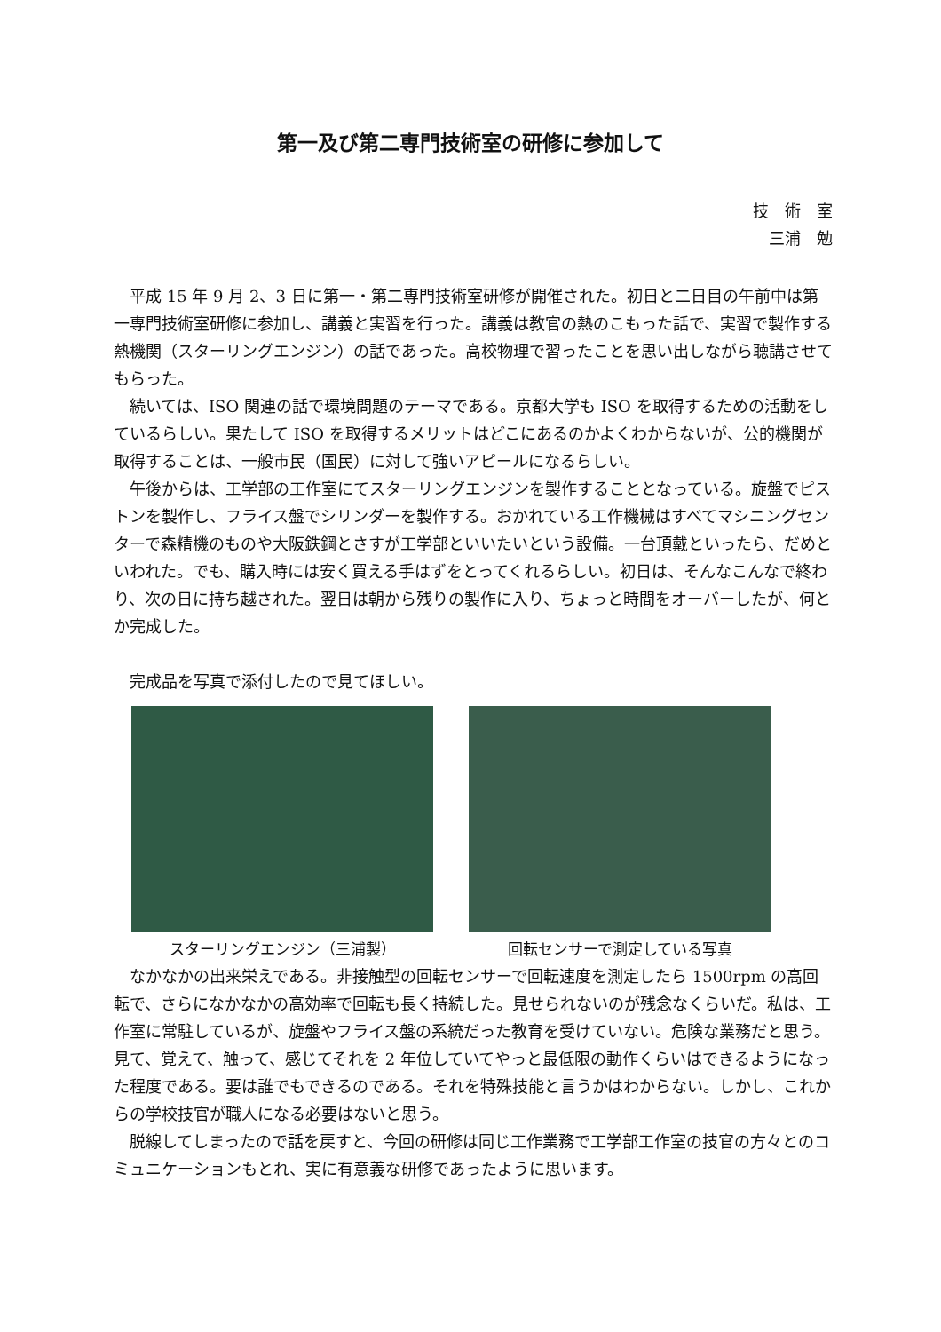第一及び第二専門技術室の研修に参加して
技　術　室
三浦　勉
平成 15 年 9 月 2、3 日に第一・第二専門技術室研修が開催された。初日と二日目の午前中は第一専門技術室研修に参加し、講義と実習を行った。講義は教官の熱のこもった話で、実習で製作する熱機関（スターリングエンジン）の話であった。高校物理で習ったことを思い出しながら聴講させてもらった。
続いては、ISO 関連の話で環境問題のテーマである。京都大学も ISO を取得するための活動をしているらしい。果たして ISO を取得するメリットはどこにあるのかよくわからないが、公的機関が取得することは、一般市民（国民）に対して強いアピールになるらしい。
午後からは、工学部の工作室にてスターリングエンジンを製作することとなっている。旋盤でピストンを製作し、フライス盤でシリンダーを製作する。おかれている工作機械はすべてマシニングセンターで森精機のものや大阪鉄鋼とさすが工学部といいたいという設備。一台頂戴といったら、だめといわれた。でも、購入時には安く買える手はずをとってくれるらしい。初日は、そんなこんなで終わり、次の日に持ち越された。翌日は朝から残りの製作に入り、ちょっと時間をオーバーしたが、何とか完成した。
完成品を写真で添付したので見てほしい。
スターリングエンジン（三浦製） 回転センサーで測定している写真
なかなかの出来栄えである。非接触型の回転センサーで回転速度を測定したら 1500rpm の高回転で、さらになかなかの高効率で回転も長く持続した。見せられないのが残念なくらいだ。私は、工作室に常駐しているが、旋盤やフライス盤の系統だった教育を受けていない。危険な業務だと思う。見て、覚えて、触って、感じてそれを 2 年位していてやっと最低限の動作くらいはできるようになった程度である。要は誰でもできるのである。それを特殊技能と言うかはわからない。しかし、これからの学校技官が職人になる必要はないと思う。
脱線してしまったので話を戻すと、今回の研修は同じ工作業務で工学部工作室の技官の方々とのコミュニケーションもとれ、実に有意義な研修であったように思います。